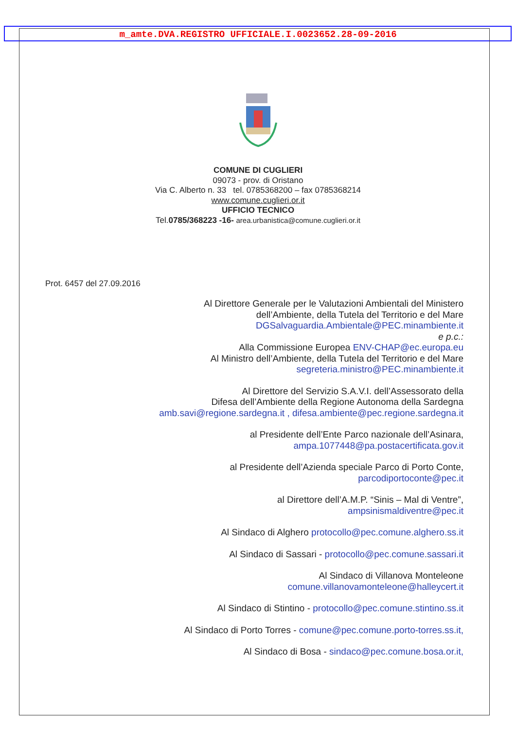m_amte.DVA.REGISTRO UFFICIALE.I.0023652.28-09-2016
COMUNE DI CUGLIERI
09073 - prov. di Oristano
Via C. Alberto n. 33 tel. 0785368200 – fax 0785368214
www.comune.cuglieri.or.it
UFFICIO TECNICO
Tel.0785/368223 -16- area.urbanistica@comune.cuglieri.or.it
Prot. 6457 del 27.09.2016
Al Direttore Generale per le Valutazioni Ambientali del Ministero
dell’Ambiente, della Tutela del Territorio e del Mare
DGSalvaguardia.Ambientale@PEC.minambiente.it
e p.c.:
Alla Commissione Europea ENV-CHAP@ec.europa.eu
Al Ministro dell’Ambiente, della Tutela del Territorio e del Mare
segreteria.ministro@PEC.minambiente.it
Al Direttore del Servizio S.A.V.I. dell’Assessorato della
Difesa dell’Ambiente della Regione Autonoma della Sardegna
amb.savi@regione.sardegna.it , difesa.ambiente@pec.regione.sardegna.it
al Presidente dell’Ente Parco nazionale dell’Asinara,
ampa.1077448@pa.postacertificata.gov.it
al Presidente dell’Azienda speciale Parco di Porto Conte,
parcodiportoconte@pec.it
al Direttore dell’A.M.P. “Sinis – Mal di Ventre”,
ampsinismaldiventre@pec.it
Al Sindaco di Alghero protocollo@pec.comune.alghero.ss.it
Al Sindaco di Sassari - protocollo@pec.comune.sassari.it
Al Sindaco di Villanova Monteleone
comune.villanovamonteleone@halleycert.it
Al Sindaco di Stintino - protocollo@pec.comune.stintino.ss.it
Al Sindaco di Porto Torres - comune@pec.comune.porto-torres.ss.it,
Al Sindaco di Bosa - sindaco@pec.comune.bosa.or.it,